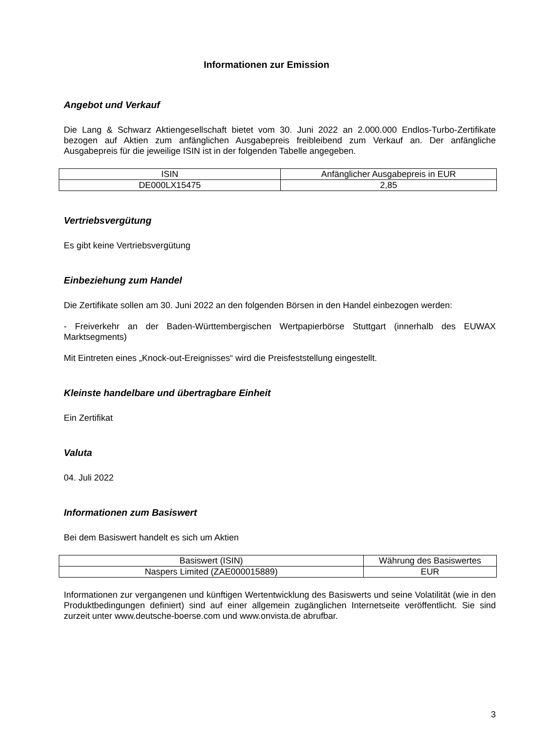Informationen zur Emission
Angebot und Verkauf
Die Lang & Schwarz Aktiengesellschaft bietet vom 30. Juni 2022 an 2.000.000 Endlos-Turbo-Zertifikate bezogen auf Aktien zum anfänglichen Ausgabepreis freibleibend zum Verkauf an. Der anfängliche Ausgabepreis für die jeweilige ISIN ist in der folgenden Tabelle angegeben.
| ISIN | Anfänglicher Ausgabepreis in EUR |
| --- | --- |
| DE000LX15475 | 2,85 |
Vertriebsvergütung
Es gibt keine Vertriebsvergütung
Einbeziehung zum Handel
Die Zertifikate sollen am 30. Juni 2022 an den folgenden Börsen in den Handel einbezogen werden:
- Freiverkehr an der Baden-Württembergischen Wertpapierbörse Stuttgart (innerhalb des EUWAX Marktsegments)
Mit Eintreten eines „Knock-out-Ereignisses“ wird die Preisfeststellung eingestellt.
Kleinste handelbare und übertragbare Einheit
Ein Zertifikat
Valuta
04. Juli 2022
Informationen zum Basiswert
Bei dem Basiswert handelt es sich um Aktien
| Basiswert (ISIN) | Währung des Basiswertes |
| --- | --- |
| Naspers Limited (ZAE000015889) | EUR |
Informationen zur vergangenen und künftigen Wertentwicklung des Basiswerts und seine Volatilität (wie in den Produktbedingungen definiert) sind auf einer allgemein zugänglichen Internetseite veröffentlicht. Sie sind zurzeit unter www.deutsche-boerse.com und www.onvista.de abrufbar.
3